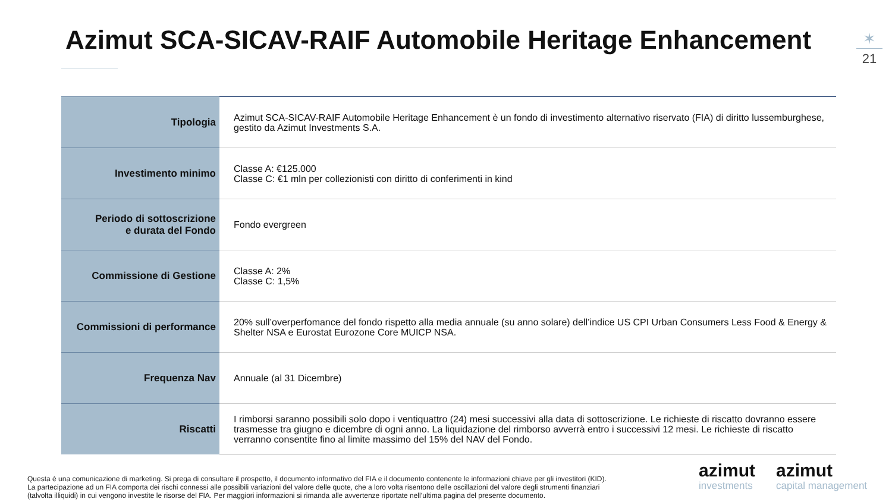Azimut SCA-SICAV-RAIF Automobile Heritage Enhancement
✶
21
| Tipologia | Azimut SCA-SICAV-RAIF Automobile Heritage Enhancement è un fondo di investimento alternativo riservato (FIA) di diritto lussemburghese, gestito da Azimut Investments S.A. |
| Investimento minimo | Classe A: €125.000 Classe C: €1 mln per collezionisti con diritto di conferimenti in kind |
| Periodo di sottoscrizione e durata del Fondo | Fondo evergreen |
| Commissione di Gestione | Classe A: 2% Classe C: 1,5% |
| Commissioni di performance | 20% sull’overperfomance del fondo rispetto alla media annuale (su anno solare) dell’indice US CPI Urban Consumers Less Food & Energy & Shelter NSA e Eurostat Eurozone Core MUICP NSA. |
| Frequenza Nav | Annuale (al 31 Dicembre) |
| Riscatti | I rimborsi saranno possibili solo dopo i ventiquattro (24) mesi successivi alla data di sottoscrizione. Le richieste di riscatto dovranno essere trasmesse tra giugno e dicembre di ogni anno. La liquidazione del rimborso avverrà entro i successivi 12 mesi. Le richieste di riscatto verranno consentite fino al limite massimo del 15% del NAV del Fondo. |
Questa è una comunicazione di marketing. Si prega di consultare il prospetto, il documento informativo del FIA e il documento contenente le informazioni chiave per gli investitori (KID).
La partecipazione ad un FIA comporta dei rischi connessi alle possibili variazioni del valore delle quote, che a loro volta risentono delle oscillazioni del valore degli strumenti finanziari
(talvolta illiquidi) in cui vengono investite le risorse del FIA. Per maggiori informazioni si rimanda alle avvertenze riportate nell’ultima pagina del presente documento.
azimut
investments
azimut
capital management